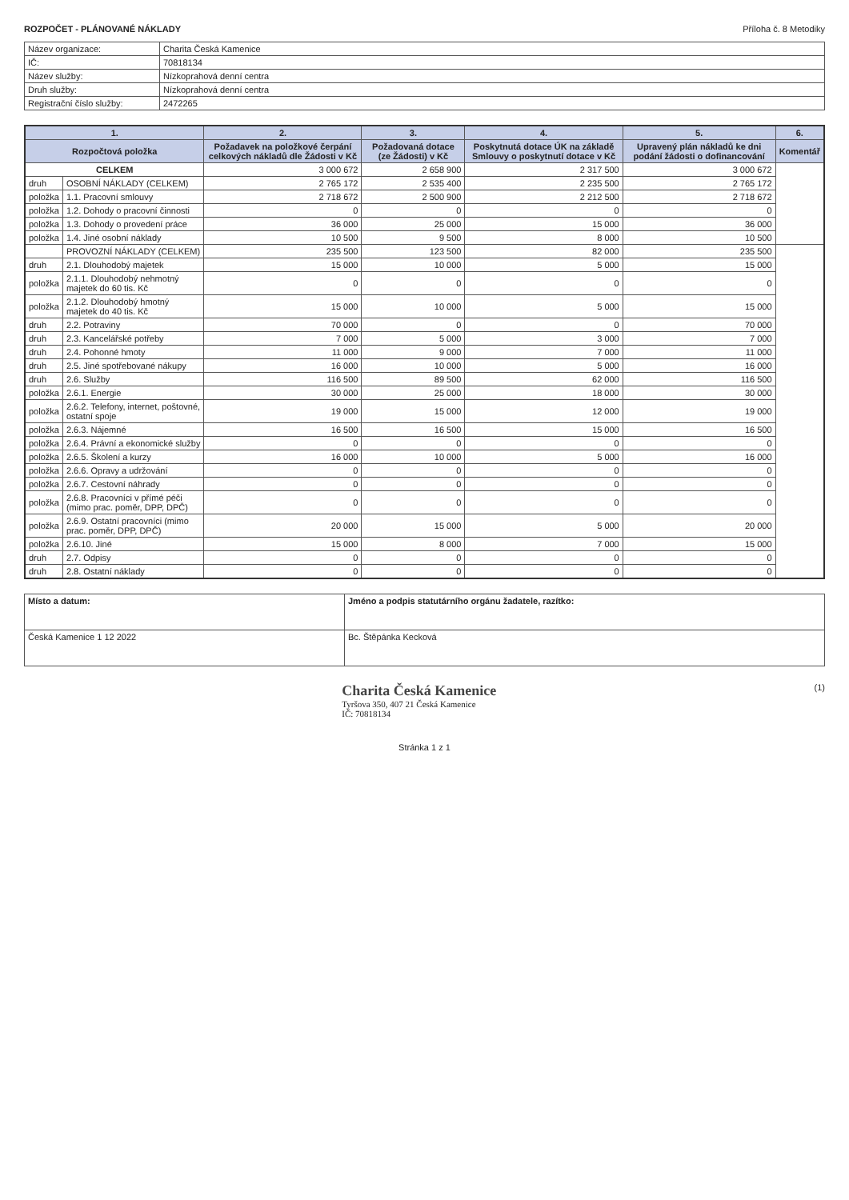ROZPOČET - PLÁNOVANÉ NÁKLADY Příloha č. 8 Metodiky
| Název organizace: | Charita Česká Kamenice |
| IČ: | 70818134 |
| Název služby: | Nízkoprahová denní centra |
| Druh služby: | Nízkoprahová denní centra |
| Registrační číslo služby: | 2472265 |
| 1. | | 2. | 3. | 4. | 5. | 6. |
| --- | --- | --- | --- | --- | --- | --- |
| Rozpočtová položka | | Požadavek na položkové čerpání celkových nákladů dle Žádosti v Kč | Požadovaná dotace (ze Žádosti) v Kč | Poskytnutá dotace ÚK na základě Smlouvy o poskytnutí dotace v Kč | Upravený plán nákladů ke dni podání žádosti o dofinancování | Komentář |
| CELKEM | | 3 000 672 | 2 658 900 | 2 317 500 | 3 000 672 | |
| druh | OSOBNÍ NÁKLADY (CELKEM) | 2 765 172 | 2 535 400 | 2 235 500 | 2 765 172 | |
| položka | 1.1. Pracovní smlouvy | 2 718 672 | 2 500 900 | 2 212 500 | 2 718 672 | |
| položka | 1.2. Dohody o pracovní činnosti | 0 | 0 | 0 | 0 | |
| položka | 1.3. Dohody o provedení práce | 36 000 | 25 000 | 15 000 | 36 000 | |
| položka | 1.4. Jiné osobní náklady | 10 500 | 9 500 | 8 000 | 10 500 | |
| | PROVOZNÍ NÁKLADY (CELKEM) | 235 500 | 123 500 | 82 000 | 235 500 | |
| druh | 2.1. Dlouhodobý majetek | 15 000 | 10 000 | 5 000 | 15 000 | |
| položka | 2.1.1. Dlouhodobý nehmotný majetek do 60 tis. Kč | 0 | 0 | 0 | 0 | |
| položka | 2.1.2. Dlouhodobý hmotný majetek do 40 tis. Kč | 15 000 | 10 000 | 5 000 | 15 000 | |
| druh | 2.2. Potraviny | 70 000 | 0 | 0 | 70 000 | |
| druh | 2.3. Kancelářské potřeby | 7 000 | 5 000 | 3 000 | 7 000 | |
| druh | 2.4. Pohonné hmoty | 11 000 | 9 000 | 7 000 | 11 000 | |
| druh | 2.5. Jiné spotřebované nákupy | 16 000 | 10 000 | 5 000 | 16 000 | |
| druh | 2.6. Služby | 116 500 | 89 500 | 62 000 | 116 500 | |
| položka | 2.6.1. Energie | 30 000 | 25 000 | 18 000 | 30 000 | |
| položka | 2.6.2. Telefony, internet, poštovné, ostatní spoje | 19 000 | 15 000 | 12 000 | 19 000 | |
| položka | 2.6.3. Nájemné | 16 500 | 16 500 | 15 000 | 16 500 | |
| položka | 2.6.4. Právní a ekonomické služby | 0 | 0 | 0 | 0 | |
| položka | 2.6.5. Školení a kurzy | 16 000 | 10 000 | 5 000 | 16 000 | |
| položka | 2.6.6. Opravy a udržování | 0 | 0 | 0 | 0 | |
| položka | 2.6.7. Cestovní náhrady | 0 | 0 | 0 | 0 | |
| položka | 2.6.8. Pracovníci v přímé péči (mimo prac. poměr, DPP, DPČ) | 0 | 0 | 0 | 0 | |
| položka | 2.6.9. Ostatní pracovníci (mimo prac. poměr, DPP, DPČ) | 20 000 | 15 000 | 5 000 | 20 000 | |
| položka | 2.6.10. Jiné | 15 000 | 8 000 | 7 000 | 15 000 | |
| druh | 2.7. Odpisy | 0 | 0 | 0 | 0 | |
| druh | 2.8. Ostatní náklady | 0 | 0 | 0 | 0 | |
| Místo a datum: | Jméno a podpis statutárního orgánu žadatele, razítko: |
| Česká Kamenice 1 12 2022 | Bc. Štěpánka Kecková |
Charita Česká Kamenice
Tyršova 350, 407 21 Česká Kamenice
IČ: 70818134
(1)
Stránka 1 z 1